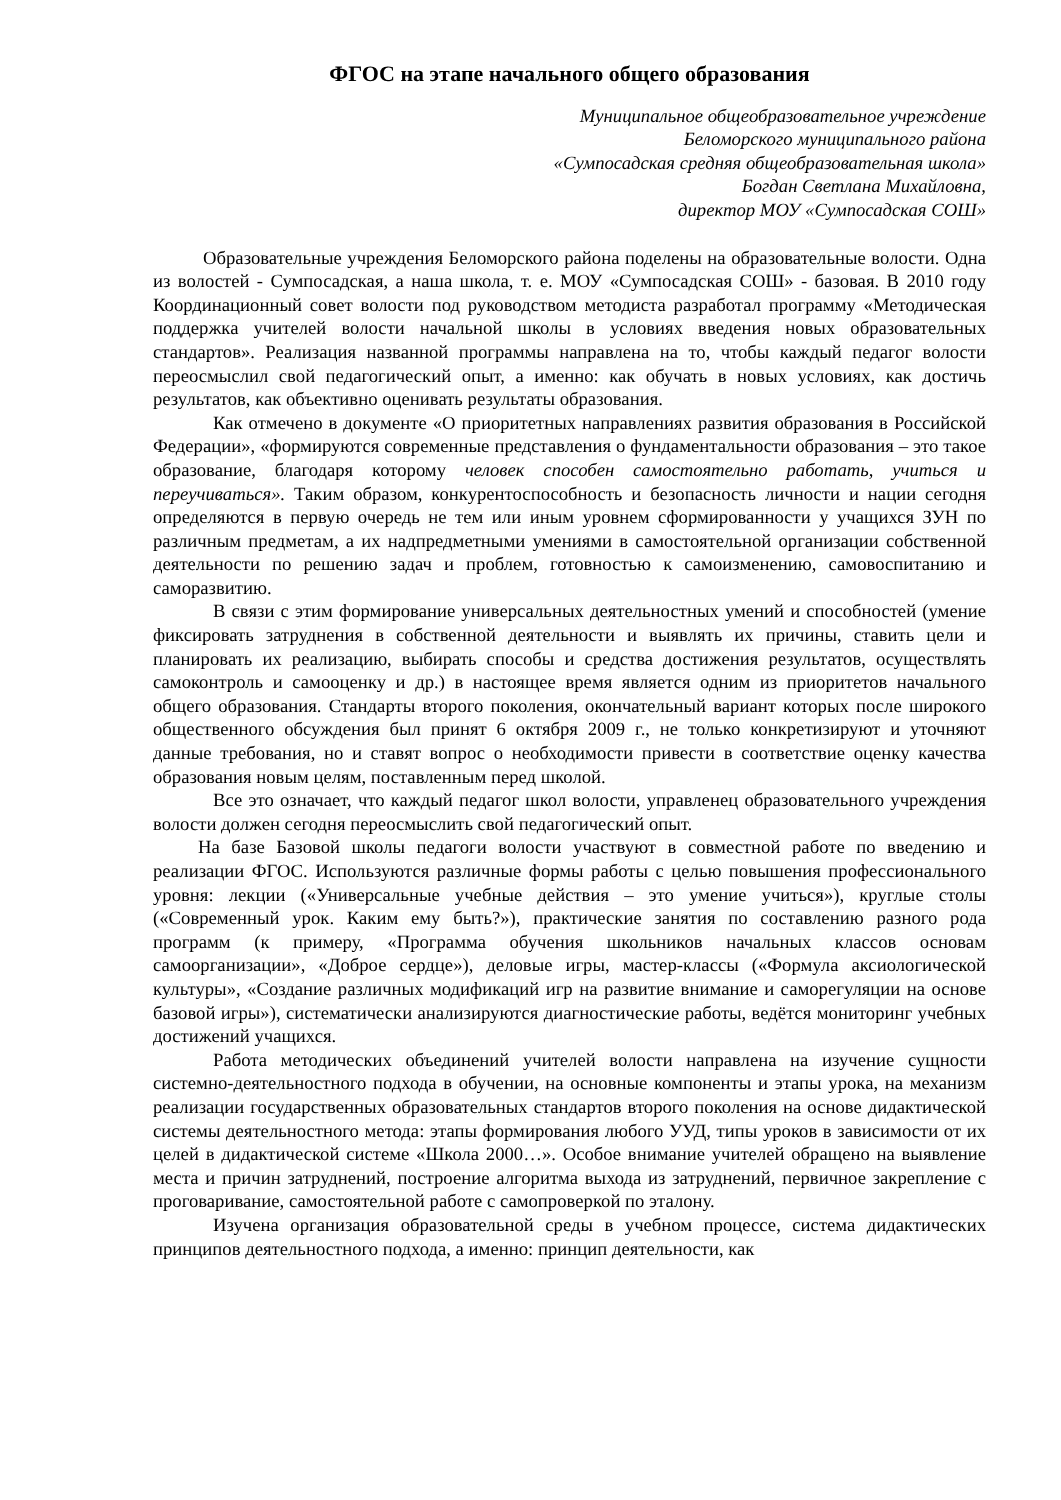ФГОС на этапе начального общего образования
Муниципальное общеобразовательное учреждение
Беломорского муниципального района
«Сумпосадская средняя общеобразовательная школа»
Богдан Светлана Михайловна,
директор МОУ «Сумпосадская СОШ»
Образовательные учреждения Беломорского района поделены на образовательные волости. Одна из волостей - Сумпосадская, а наша школа, т. е. МОУ «Сумпосадская СОШ» - базовая. В 2010 году Координационный совет волости под руководством методиста разработал программу «Методическая поддержка учителей волости начальной школы в условиях введения новых образовательных стандартов». Реализация названной программы направлена на то, чтобы каждый педагог волости переосмыслил свой педагогический опыт, а именно: как обучать в новых условиях, как достичь результатов, как объективно оценивать результаты образования.
Как отмечено в документе «О приоритетных направлениях развития образования в Российской Федерации», «формируются современные представления о фундаментальности образования – это такое образование, благодаря которому человек способен самостоятельно работать, учиться и переучиваться». Таким образом, конкурентоспособность и безопасность личности и нации сегодня определяются в первую очередь не тем или иным уровнем сформированности у учащихся ЗУН по различным предметам, а их надпредметными умениями в самостоятельной организации собственной деятельности по решению задач и проблем, готовностью к самоизменению, самовоспитанию и саморазвитию.
В связи с этим формирование универсальных деятельностных умений и способностей (умение фиксировать затруднения в собственной деятельности и выявлять их причины, ставить цели и планировать их реализацию, выбирать способы и средства достижения результатов, осуществлять самоконтроль и самооценку и др.) в настоящее время является одним из приоритетов начального общего образования. Стандарты второго поколения, окончательный вариант которых после широкого общественного обсуждения был принят 6 октября 2009 г., не только конкретизируют и уточняют данные требования, но и ставят вопрос о необходимости привести в соответствие оценку качества образования новым целям, поставленным перед школой.
Все это означает, что каждый педагог школ волости, управленец образовательного учреждения волости должен сегодня переосмыслить свой педагогический опыт.
На базе Базовой школы педагоги волости участвуют в совместной работе по введению и реализации ФГОС. Используются различные формы работы с целью повышения профессионального уровня: лекции («Универсальные учебные действия – это умение учиться»), круглые столы («Современный урок. Каким ему быть?»), практические занятия по составлению разного рода программ (к примеру, «Программа обучения школьников начальных классов основам самоорганизации», «Доброе сердце»), деловые игры, мастер-классы («Формула аксиологической культуры», «Создание различных модификаций игр на развитие внимание и саморегуляции на основе базовой игры»), систематически анализируются диагностические работы, ведётся мониторинг учебных достижений учащихся.
Работа методических объединений учителей волости направлена на изучение сущности системно-деятельностного подхода в обучении, на основные компоненты и этапы урока, на механизм реализации государственных образовательных стандартов второго поколения на основе дидактической системы деятельностного метода: этапы формирования любого УУД, типы уроков в зависимости от их целей в дидактической системе «Школа 2000…». Особое внимание учителей обращено на выявление места и причин затруднений, построение алгоритма выхода из затруднений, первичное закрепление с проговаривание, самостоятельной работе с самопроверкой по эталону.
Изучена организация образовательной среды в учебном процессе, система дидактических принципов деятельностного подхода, а именно: принцип деятельности, как